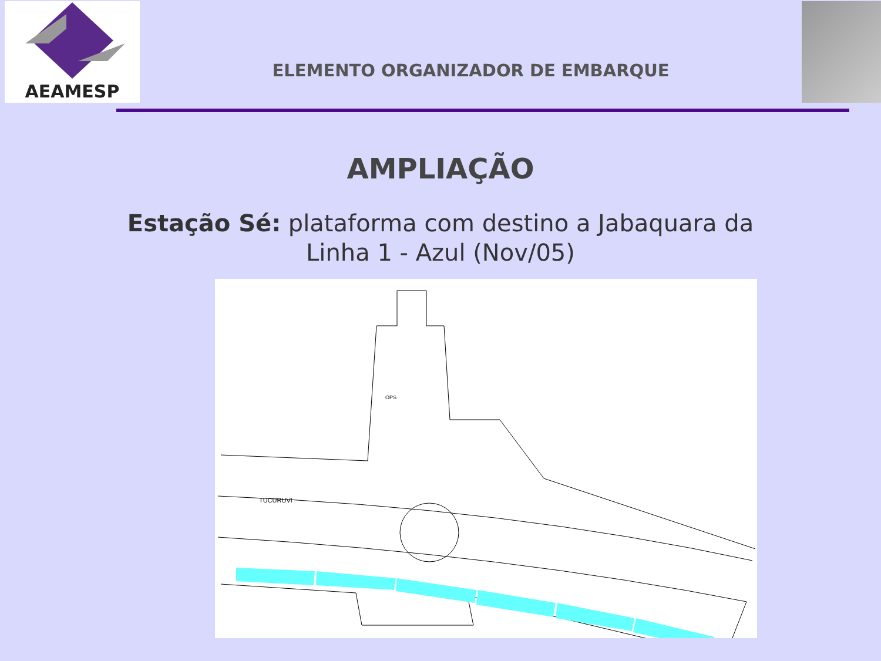AEAMESP
ELEMENTO ORGANIZADOR DE EMBARQUE
AMPLIAÇÃO
Estação Sé: plataforma com destino a Jabaquara da
Linha 1 - Azul (Nov/05)
TUCURUVI
OPS